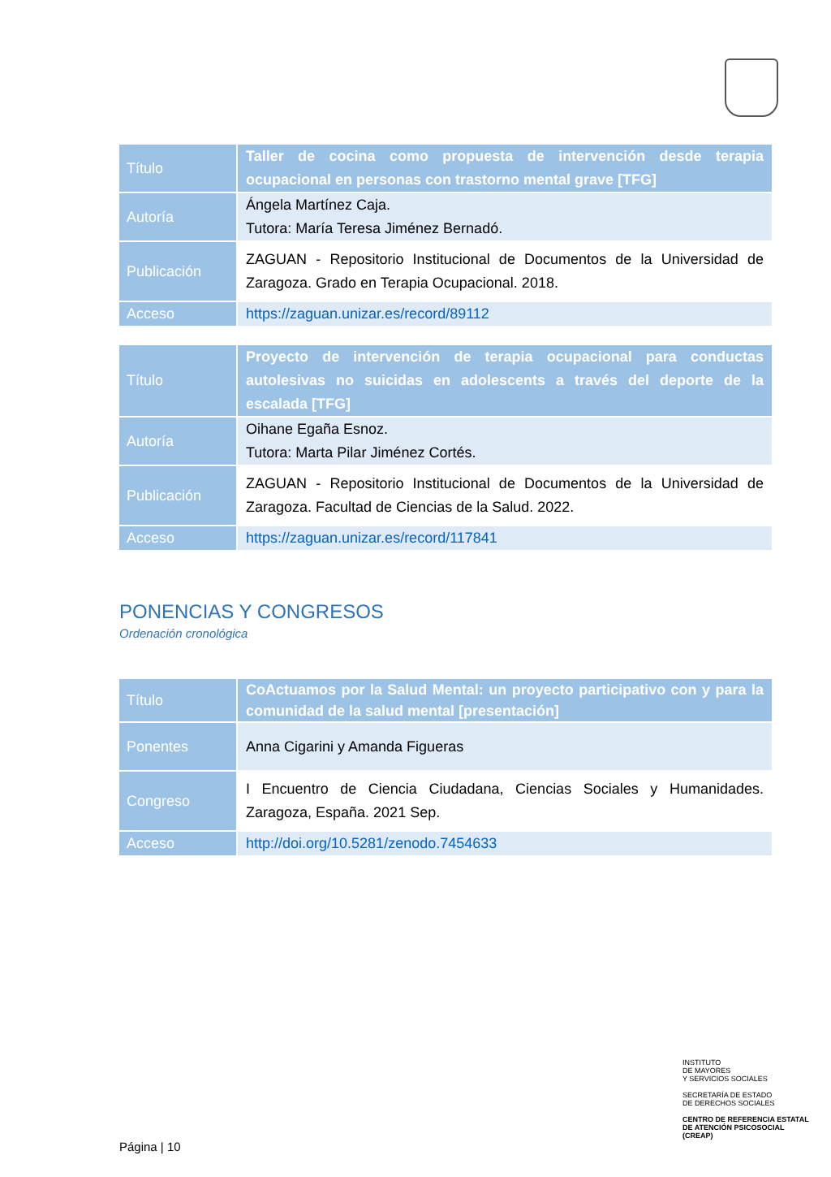| Título | Taller de cocina como propuesta de intervención desde terapia ocupacional en personas con trastorno mental grave [TFG] |
| Autoría | Ángela Martínez Caja. Tutora: María Teresa Jiménez Bernadó. |
| Publicación | ZAGUAN - Repositorio Institucional de Documentos de la Universidad de Zaragoza. Grado en Terapia Ocupacional. 2018. |
| Acceso | https://zaguan.unizar.es/record/89112 |
| Título | Proyecto de intervención de terapia ocupacional para conductas autolesivas no suicidas en adolescents a través del deporte de la escalada [TFG] |
| Autoría | Oihane Egaña Esnoz. Tutora: Marta Pilar Jiménez Cortés. |
| Publicación | ZAGUAN - Repositorio Institucional de Documentos de la Universidad de Zaragoza. Facultad de Ciencias de la Salud. 2022. |
| Acceso | https://zaguan.unizar.es/record/117841 |
PONENCIAS Y CONGRESOS
Ordenación cronológica
| Título | CoActuamos por la Salud Mental: un proyecto participativo con y para la comunidad de la salud mental [presentación] |
| Ponentes | Anna Cigarini y Amanda Figueras |
| Congreso | I Encuentro de Ciencia Ciudadana, Ciencias Sociales y Humanidades. Zaragoza, España. 2021 Sep. |
| Acceso | http://doi.org/10.5281/zenodo.7454633 |
INSTITUTO
DE MAYORES
Y SERVICIOS SOCIALES
SECRETARÍA DE ESTADO
DE DERECHOS SOCIALES
CENTRO DE REFERENCIA ESTATAL
DE ATENCIÓN PSICOSOCIAL
(CREAP)
Página | 10